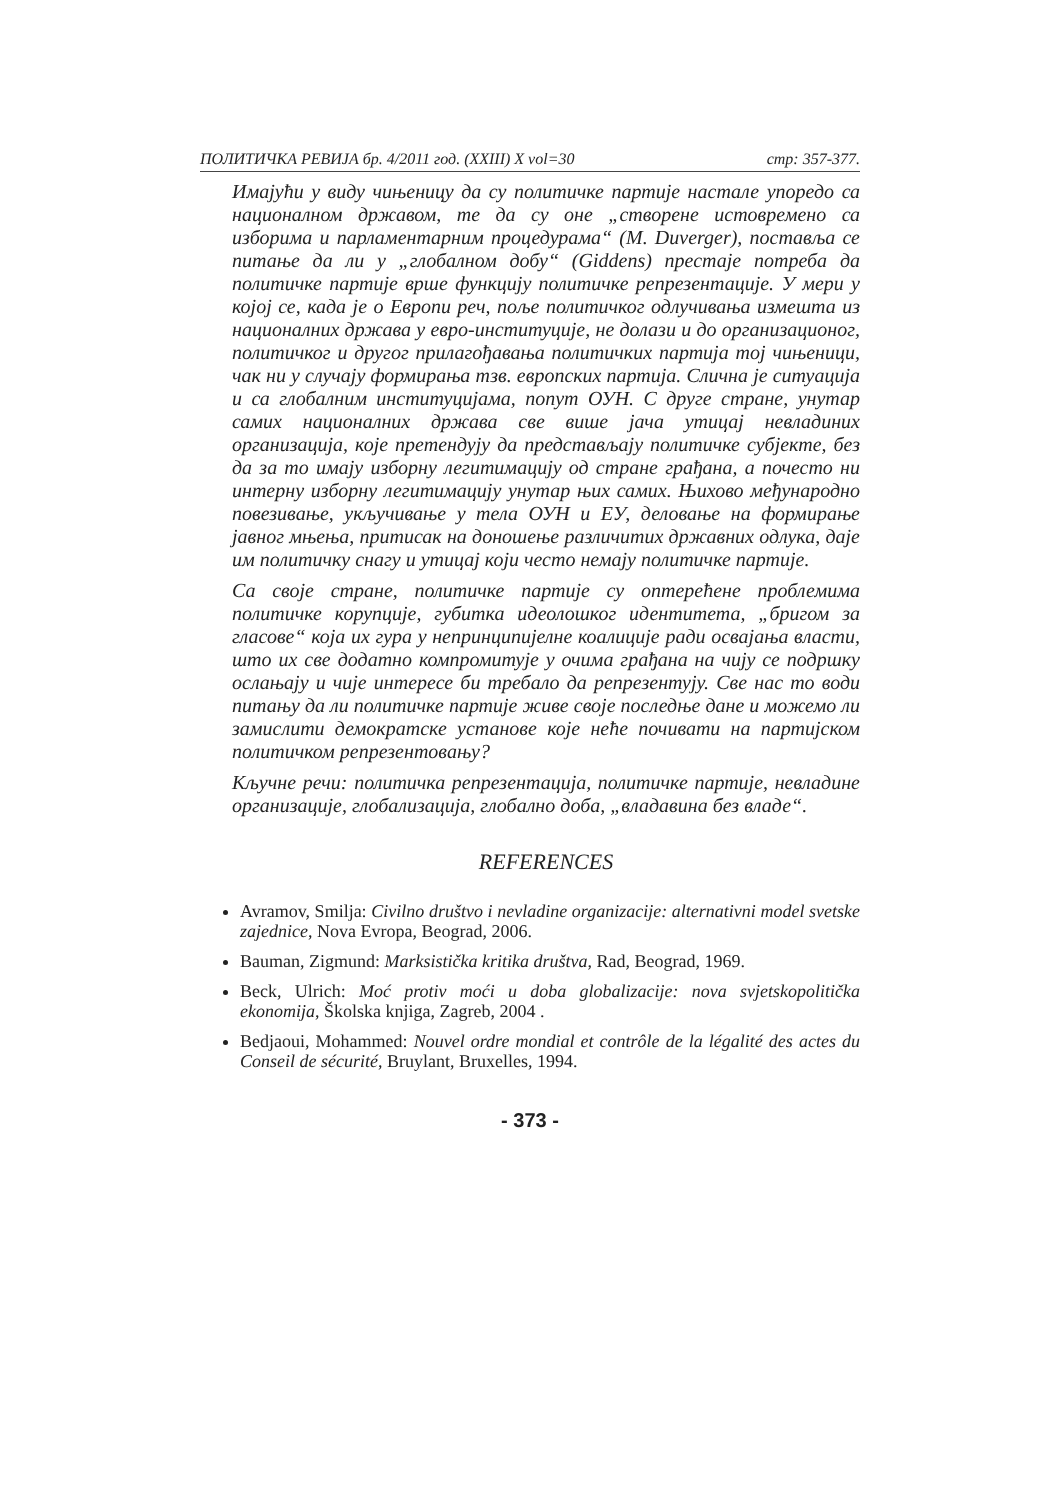ПОЛИТИЧКА РЕВИЈА бр. 4/2011 год. (XXIII) X vol=30 стр: 357-377.
Имајући у виду чињеницу да су политичке партије настале упоредо са националном државом, те да су оне „створене истовремено са изборима и парламентарним процедурама“ (M. Duverger), поставља се питање да ли у „глобалном добу“ (Giddens) престаје потреба да политичке партије врше функцију политичке репрезентације. У мери у којој се, када је о Европи реч, поље политичког одлучивања измешта из националних држава у евро-институције, не долази и до организационог, политичког и другог прилагођавања политичких партија тој чињеници, чак ни у случају формирања тзв. европских партија. Слична је ситуација и са глобалним институцијама, попут ОУН. С друге стране, унутар самих националних држава све више јача утицај невладиних организација, које претендују да представљају политичке субјекте, без да за то имају изборну легитимацију од стране грађана, а почесто ни интерну изборну легитимацију унутар њих самих. Њихово међународно повезивање, укључивање у тела ОУН и ЕУ, деловање на формирање јавног мњења, притисак на доношење различитих државних одлука, даје им политичку снагу и утицај који често немају политичке партије.
Са своје стране, политичке партије су оптерећене проблемима политичке корупције, губитка идеолошког идентитета, „бригом за гласове“ која их гура у непринципијелне коалиције ради освајања власти, што их све додатно компромитује у очима грађана на чију се подршку ослањају и чије интересе би требало да репрезентују. Све нас то води питању да ли политичке партије живе своје последње дане и можемо ли замислити демократске установе које неће почивати на партијском политичком репрезентовању?
Кључне речи: политичка репрезентација, политичке партије, невладине организације, глобализација, глобално доба, „владавина без владе“.
REFERENCES
Avramov, Smilja: Civilno društvo i nevladine organizacije: alternativni model svetske zajednice, Nova Evropa, Beograd, 2006.
Bauman, Zigmund: Marksistička kritika društva, Rad, Beograd, 1969.
Beck, Ulrich: Moć protiv moći u doba globalizacije: nova svjetskopolitička ekonomija, Školska knjiga, Zagreb, 2004 .
Bedjaoui, Mohammed: Nouvel ordre mondial et contrôle de la légalité des actes du Conseil de sécurité, Bruylant, Bruxelles, 1994.
- 373 -